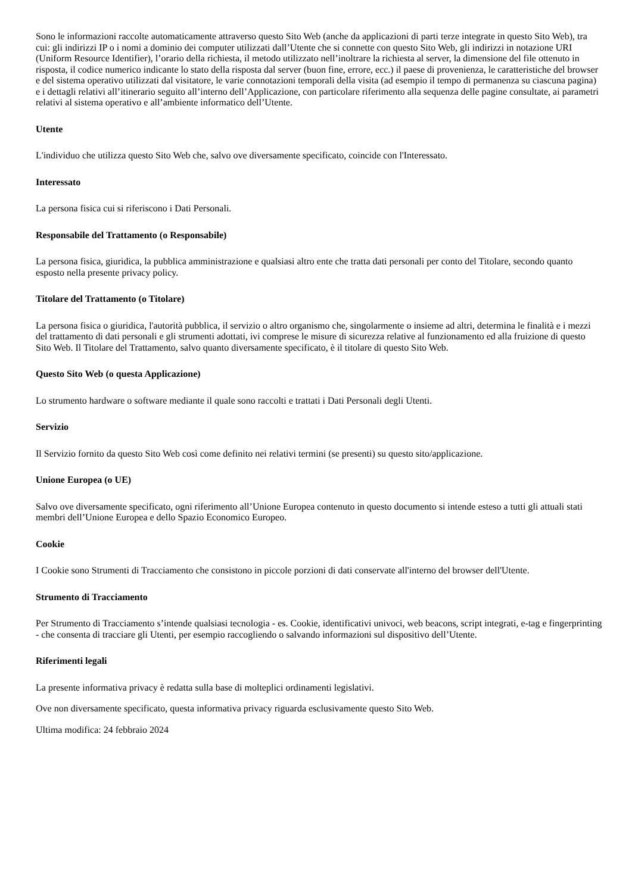Sono le informazioni raccolte automaticamente attraverso questo Sito Web (anche da applicazioni di parti terze integrate in questo Sito Web), tra cui: gli indirizzi IP o i nomi a dominio dei computer utilizzati dall’Utente che si connette con questo Sito Web, gli indirizzi in notazione URI (Uniform Resource Identifier), l’orario della richiesta, il metodo utilizzato nell’inoltrare la richiesta al server, la dimensione del file ottenuto in risposta, il codice numerico indicante lo stato della risposta dal server (buon fine, errore, ecc.) il paese di provenienza, le caratteristiche del browser e del sistema operativo utilizzati dal visitatore, le varie connotazioni temporali della visita (ad esempio il tempo di permanenza su ciascuna pagina) e i dettagli relativi all’itinerario seguito all’interno dell’Applicazione, con particolare riferimento alla sequenza delle pagine consultate, ai parametri relativi al sistema operativo e all’ambiente informatico dell’Utente.
Utente
L'individuo che utilizza questo Sito Web che, salvo ove diversamente specificato, coincide con l'Interessato.
Interessato
La persona fisica cui si riferiscono i Dati Personali.
Responsabile del Trattamento (o Responsabile)
La persona fisica, giuridica, la pubblica amministrazione e qualsiasi altro ente che tratta dati personali per conto del Titolare, secondo quanto esposto nella presente privacy policy.
Titolare del Trattamento (o Titolare)
La persona fisica o giuridica, l'autorità pubblica, il servizio o altro organismo che, singolarmente o insieme ad altri, determina le finalità e i mezzi del trattamento di dati personali e gli strumenti adottati, ivi comprese le misure di sicurezza relative al funzionamento ed alla fruizione di questo Sito Web. Il Titolare del Trattamento, salvo quanto diversamente specificato, è il titolare di questo Sito Web.
Questo Sito Web (o questa Applicazione)
Lo strumento hardware o software mediante il quale sono raccolti e trattati i Dati Personali degli Utenti.
Servizio
Il Servizio fornito da questo Sito Web così come definito nei relativi termini (se presenti) su questo sito/applicazione.
Unione Europea (o UE)
Salvo ove diversamente specificato, ogni riferimento all’Unione Europea contenuto in questo documento si intende esteso a tutti gli attuali stati membri dell’Unione Europea e dello Spazio Economico Europeo.
Cookie
I Cookie sono Strumenti di Tracciamento che consistono in piccole porzioni di dati conservate all'interno del browser dell'Utente.
Strumento di Tracciamento
Per Strumento di Tracciamento s’intende qualsiasi tecnologia - es. Cookie, identificativi univoci, web beacons, script integrati, e-tag e fingerprinting - che consenta di tracciare gli Utenti, per esempio raccogliendo o salvando informazioni sul dispositivo dell’Utente.
Riferimenti legali
La presente informativa privacy è redatta sulla base di molteplici ordinamenti legislativi.
Ove non diversamente specificato, questa informativa privacy riguarda esclusivamente questo Sito Web.
Ultima modifica: 24 febbraio 2024